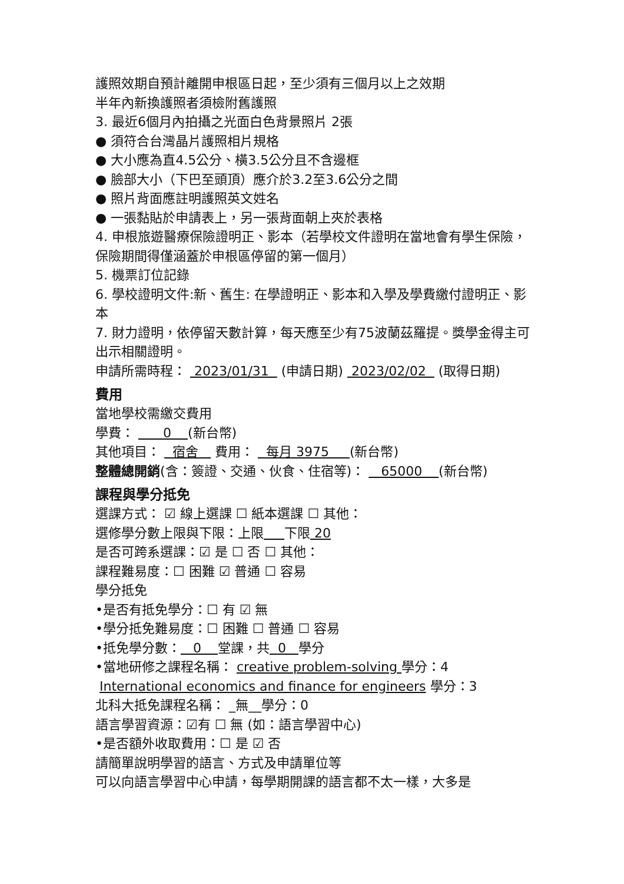護照效期自預計離開申根區日起，至少須有三個月以上之效期
半年內新換護照者須檢附舊護照
3. 最近6個月內拍攝之光面白色背景照片 2張
● 須符合台灣晶片護照相片規格
● 大小應為直4.5公分、橫3.5公分且不含邊框
● 臉部大小（下巴至頭頂）應介於3.2至3.6公分之間
● 照片背面應註明護照英文姓名
● 一張黏貼於申請表上，另一張背面朝上夾於表格
4. 申根旅遊醫療保險證明正、影本（若學校文件證明在當地會有學生保險，保險期間得僅涵蓋於申根區停留的第一個月）
5. 機票訂位記錄
6. 學校證明文件:新、舊生: 在學證明正、影本和入學及學費繳付證明正、影本
7. 財力證明，依停留天數計算，每天應至少有75波蘭茲羅提。獎學金得主可出示相關證明。
申請所需時程： 2023/01/31 (申請日期) 2023/02/02 (取得日期)
費用
當地學校需繳交費用
學費： 0 (新台幣)
其他項目： 宿舍 費用： 每月 3975 (新台幣)
整體總開銷(含：簽證、交通、伙食、住宿等)： 65000 (新台幣)
課程與學分抵免
選課方式： ☑ 線上選課 ☐ 紙本選課 ☐ 其他：
選修學分數上限與下限：上限 下限 20
是否可跨系選課：☑ 是 ☐ 否 ☐ 其他：
課程難易度：☐ 困難 ☑ 普通 ☐ 容易
學分抵免
•是否有抵免學分：☐ 有 ☑ 無
•學分抵免難易度：☐ 困難 ☐ 普通 ☐ 容易
•抵免學分數： 0 堂課，共 0 學分
•當地研修之課程名稱： creative problem-solving 學分：4
International economics and finance for engineers 學分：3
北科大抵免課程名稱： _無__學分：0
語言學習資源：☑有 ☐ 無 (如：語言學習中心)
•是否額外收取費用：☐ 是 ☑ 否
請簡單說明學習的語言、方式及申請單位等
可以向語言學習中心申請，每學期開課的語言都不太一樣，大多是